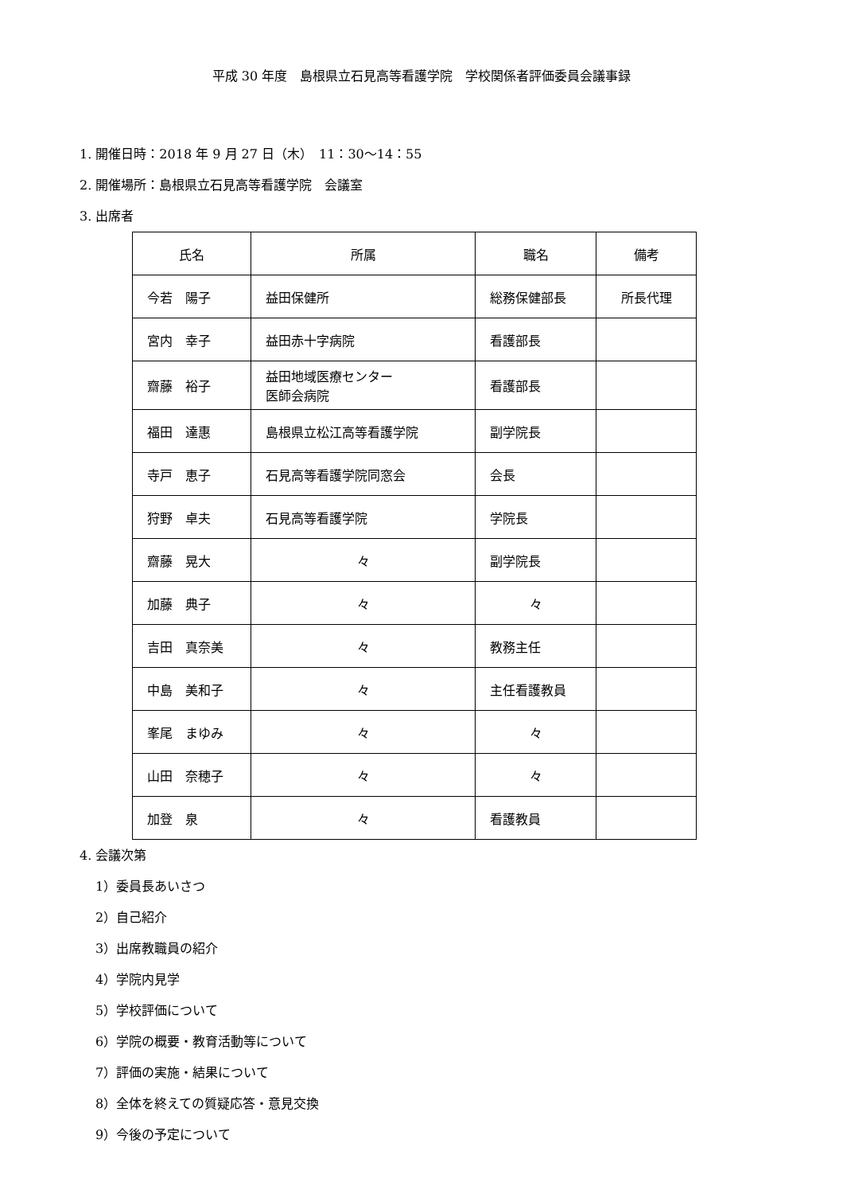平成 30 年度　島根県立石見高等看護学院　学校関係者評価委員会議事録
1. 開催日時：2018 年 9 月 27 日（木）　11：30〜14：55
2. 開催場所：島根県立石見高等看護学院　会議室
3. 出席者
| 氏名 | 所属 | 職名 | 備考 |
| 今若 陽子 | 益田保健所 | 総務保健部長 | 所長代理 |
| 宮内 幸子 | 益田赤十字病院 | 看護部長 | |
| 齋藤 裕子 | 益田地域医療センター 医師会病院 | 看護部長 | |
| 福田 達惠 | 島根県立松江高等看護学院 | 副学院長 | |
| 寺戸 恵子 | 石見高等看護学院同窓会 | 会長 | |
| 狩野 卓夫 | 石見高等看護学院 | 学院長 | |
| 齋藤 晃大 | 々 | 副学院長 | |
| 加藤 典子 | 々 | 々 | |
| 吉田 真奈美 | 々 | 教務主任 | |
| 中島 美和子 | 々 | 主任看護教員 | |
| 峯尾 まゆみ | 々 | 々 | |
| 山田 奈穂子 | 々 | 々 | |
| 加登 泉 | 々 | 看護教員 | |
4. 会議次第
1）委員長あいさつ
2）自己紹介
3）出席教職員の紹介
4）学院内見学
5）学校評価について
6）学院の概要・教育活動等について
7）評価の実施・結果について
8）全体を終えての質疑応答・意見交換
9）今後の予定について